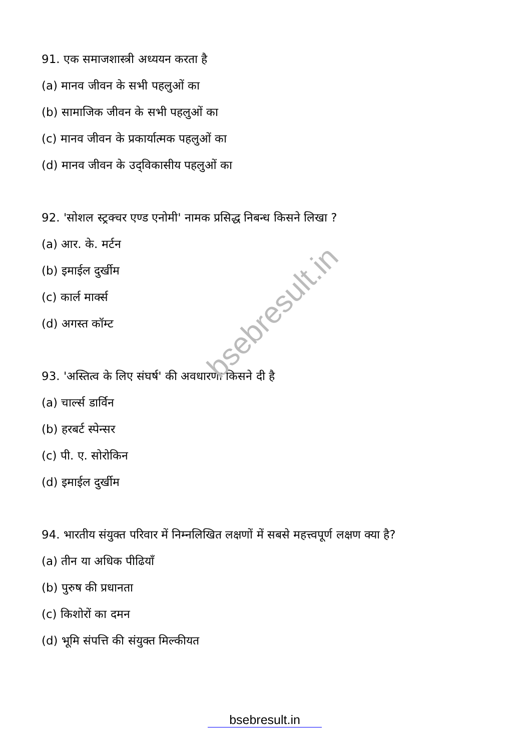bsebresult.in
91. एक समाजशास्त्री अध्ययन करता है
(a) मानव जीवन के सभी पहलुओं का
(b) सामाजिक जीवन के सभी पहलुओं का
(c) मानव जीवन के प्रकार्यात्मक पहलुओं का
(d) मानव जीवन के उद्‌विकासीय पहलुओं का
92. 'सोशल स्ट्रक्चर एण्ड एनोमी' नामक प्रसिद्ध निबन्ध किसने लिखा ?
(a) आर. के. मर्टन
(b) इमाईल दुर्खीम
(c) कार्ल मार्क्स
(d) अगस्त कॉम्ट
93. 'अस्तित्व के लिए संघर्ष' की अवधारणा किसने दी है
(a) चार्ल्स डार्विन
(b) हरबर्ट स्पेन्सर
(c) पी. ए. सोरोकिन
(d) इमाईल दुर्खीम
94. भारतीय संयुक्त परिवार में निम्नलिखित लक्षणों में सबसे महत्त्वपूर्ण लक्षण क्या है?
(a) तीन या अधिक पीढियाँ
(b) पुरुष की प्रधानता
(c) किशोरों का दमन
(d) भूमि संपत्ति की संयुक्त मिल्कीयत
bsebresult.in